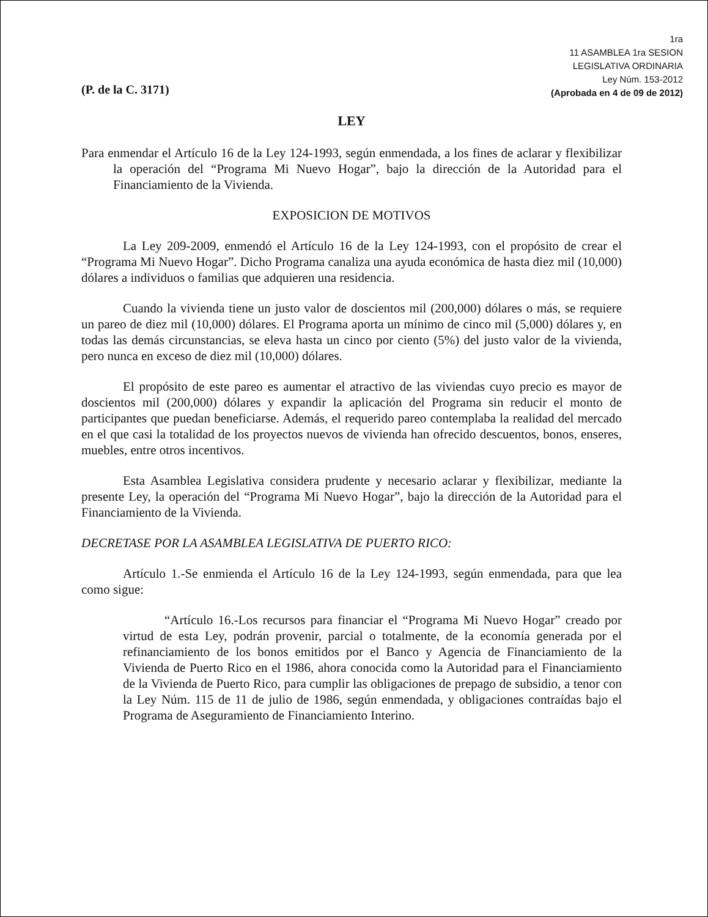(P. de la C. 3171)
1ra
11 ASAMBLEA 1ra SESION
LEGISLATIVA ORDINARIA
Ley Núm. 153-2012
(Aprobada en 4 de 09 de 2012)
LEY
Para enmendar el Artículo 16 de la Ley 124-1993, según enmendada, a los fines de aclarar y flexibilizar la operación del “Programa Mi Nuevo Hogar”, bajo la dirección de la Autoridad para el Financiamiento de la Vivienda.
EXPOSICION DE MOTIVOS
La Ley 209-2009, enmendó el Artículo 16 de la Ley 124-1993, con el propósito de crear el “Programa Mi Nuevo Hogar”. Dicho Programa canaliza una ayuda económica de hasta diez mil (10,000) dólares a individuos o familias que adquieren una residencia.
Cuando la vivienda tiene un justo valor de doscientos mil (200,000) dólares o más, se requiere un pareo de diez mil (10,000) dólares. El Programa aporta un mínimo de cinco mil (5,000) dólares y, en todas las demás circunstancias, se eleva hasta un cinco por ciento (5%) del justo valor de la vivienda, pero nunca en exceso de diez mil (10,000) dólares.
El propósito de este pareo es aumentar el atractivo de las viviendas cuyo precio es mayor de doscientos mil (200,000) dólares y expandir la aplicación del Programa sin reducir el monto de participantes que puedan beneficiarse. Además, el requerido pareo contemplaba la realidad del mercado en el que casi la totalidad de los proyectos nuevos de vivienda han ofrecido descuentos, bonos, enseres, muebles, entre otros incentivos.
Esta Asamblea Legislativa considera prudente y necesario aclarar y flexibilizar, mediante la presente Ley, la operación del “Programa Mi Nuevo Hogar”, bajo la dirección de la Autoridad para el Financiamiento de la Vivienda.
DECRETASE POR LA ASAMBLEA LEGISLATIVA DE PUERTO RICO:
Artículo 1.-Se enmienda el Artículo 16 de la Ley 124-1993, según enmendada, para que lea como sigue:
“Artículo 16.-Los recursos para financiar el “Programa Mi Nuevo Hogar” creado por virtud de esta Ley, podrán provenir, parcial o totalmente, de la economía generada por el refinanciamiento de los bonos emitidos por el Banco y Agencia de Financiamiento de la Vivienda de Puerto Rico en el 1986, ahora conocida como la Autoridad para el Financiamiento de la Vivienda de Puerto Rico, para cumplir las obligaciones de prepago de subsidio, a tenor con la Ley Núm. 115 de 11 de julio de 1986, según enmendada, y obligaciones contraídas bajo el Programa de Aseguramiento de Financiamiento Interino.